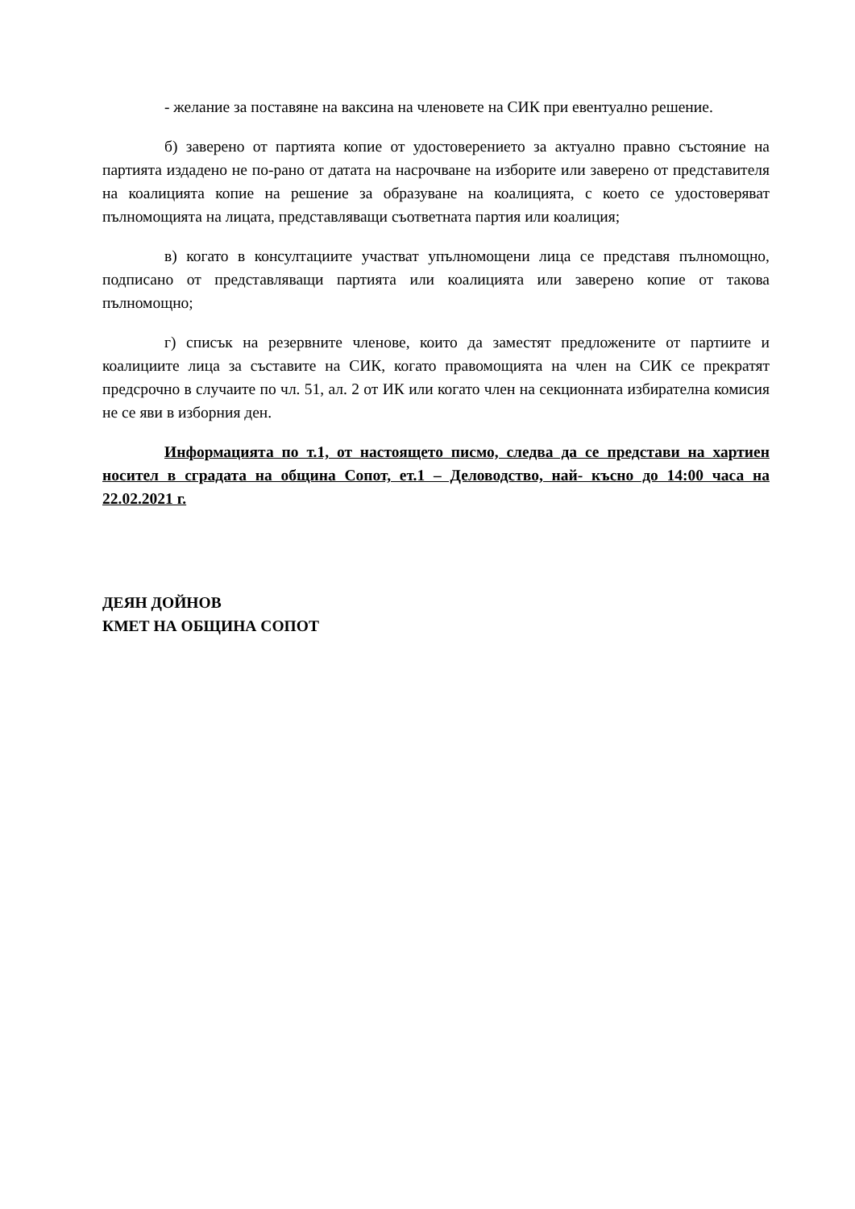- желание за поставяне на ваксина на членовете на СИК при евентуално решение.
б) заверено от партията копие от удостоверението за актуално правно състояние на партията издадено не по-рано от датата на насрочване на изборите или заверено от представителя на коалицията копие на решение за образуване на коалицията, с което се удостоверяват пълномощията на лицата, представляващи съответната партия или коалиция;
в) когато в консултациите участват упълномощени лица се представя пълномощно, подписано от представляващи партията или коалицията или заверено копие от такова пълномощно;
г) списък на резервните членове, които да заместят предложените от партиите и коалициите лица за съставите на СИК, когато правомощията на член на СИК се прекратят предсрочно в случаите по чл. 51, ал. 2 от ИК или когато член на секционната избирателна комисия не се яви в изборния ден.
Информацията по т.1, от настоящето писмо, следва да се представи на хартиен носител в сградата на община Сопот, ет.1 – Деловодство, най- късно до 14:00 часа на 22.02.2021 г.
ДЕЯН ДОЙНОВ
КМЕТ НА ОБЩИНА СОПОТ